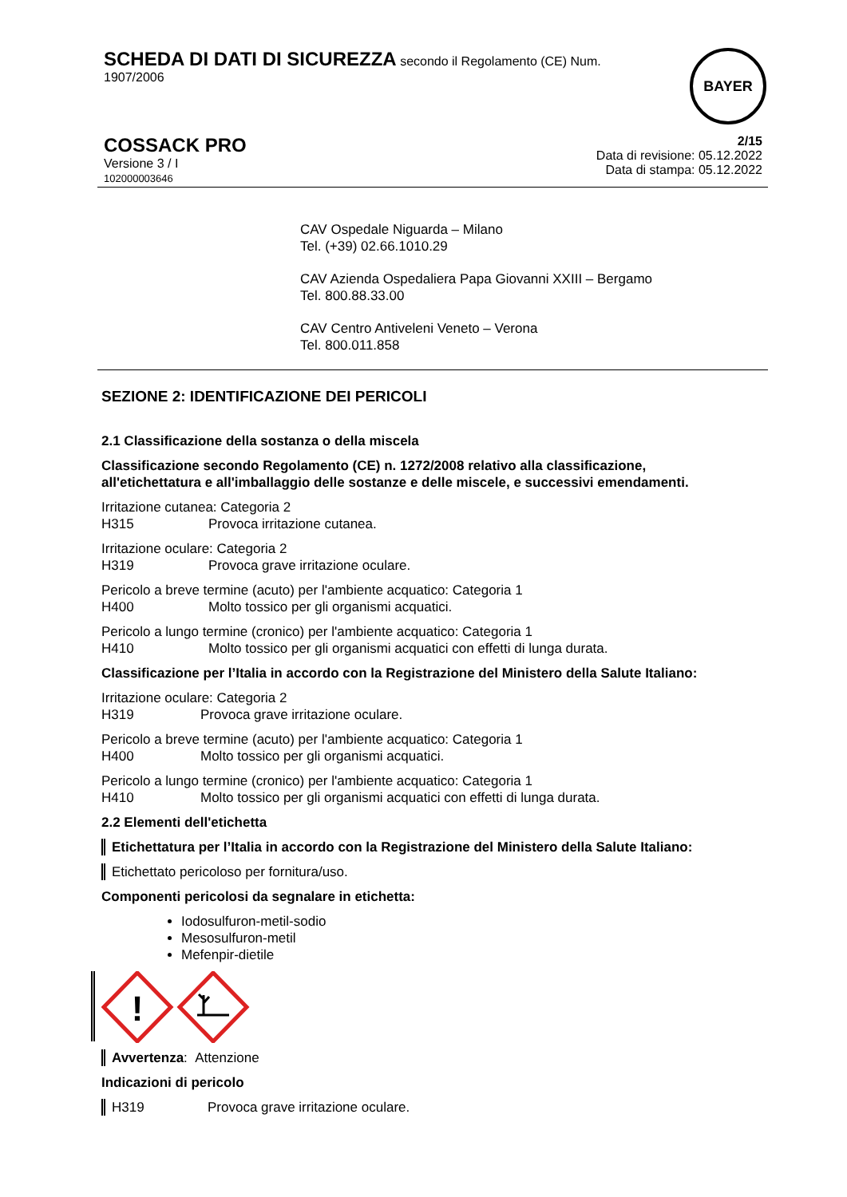SCHEDA DI DATI DI SICUREZZA secondo il Regolamento (CE) Num.
1907/2006
BAYER
COSSACK PRO
Versione 3 / I
102000003646
2/15
Data di revisione: 05.12.2022
Data di stampa: 05.12.2022
CAV Ospedale Niguarda – Milano
Tel. (+39) 02.66.1010.29
CAV Azienda Ospedaliera Papa Giovanni XXIII – Bergamo
Tel. 800.88.33.00
CAV Centro Antiveleni Veneto – Verona
Tel. 800.011.858
SEZIONE 2: IDENTIFICAZIONE DEI PERICOLI
2.1 Classificazione della sostanza o della miscela
Classificazione secondo Regolamento (CE) n. 1272/2008 relativo alla classificazione, all'etichettatura e all'imballaggio delle sostanze e delle miscele, e successivi emendamenti.
Irritazione cutanea: Categoria 2
H315 Provoca irritazione cutanea.
Irritazione oculare: Categoria 2
H319 Provoca grave irritazione oculare.
Pericolo a breve termine (acuto) per l'ambiente acquatico: Categoria 1
H400 Molto tossico per gli organismi acquatici.
Pericolo a lungo termine (cronico) per l'ambiente acquatico: Categoria 1
H410 Molto tossico per gli organismi acquatici con effetti di lunga durata.
Classificazione per l’Italia in accordo con la Registrazione del Ministero della Salute Italiano:
Irritazione oculare: Categoria 2
H319 Provoca grave irritazione oculare.
Pericolo a breve termine (acuto) per l'ambiente acquatico: Categoria 1
H400 Molto tossico per gli organismi acquatici.
Pericolo a lungo termine (cronico) per l'ambiente acquatico: Categoria 1
H410 Molto tossico per gli organismi acquatici con effetti di lunga durata.
2.2 Elementi dell'etichetta
Etichettatura per l’Italia in accordo con la Registrazione del Ministero della Salute Italiano:
Etichettato pericoloso per fornitura/uso.
Componenti pericolosi da segnalare in etichetta:
Iodosulfuron-metil-sodio
Mesosulfuron-metil
Mefenpir-dietile
!
Avvertenza: Attenzione
Indicazioni di pericolo
H319 Provoca grave irritazione oculare.